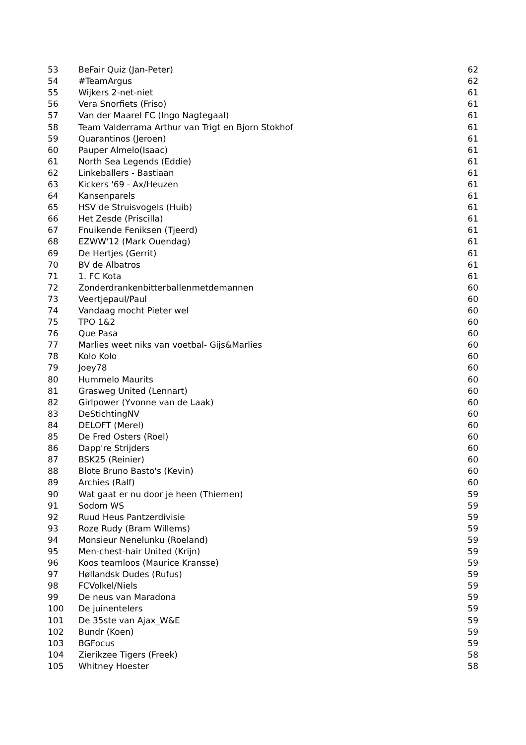| 53 | BeFair Quiz (Jan-Peter) | 62 |
| 54 | #TeamArgus | 62 |
| 55 | Wijkers 2-net-niet | 61 |
| 56 | Vera Snorfiets (Friso) | 61 |
| 57 | Van der Maarel FC (Ingo Nagtegaal) | 61 |
| 58 | Team Valderrama Arthur van Trigt en Bjorn Stokhof | 61 |
| 59 | Quarantinos (Jeroen) | 61 |
| 60 | Pauper Almelo(Isaac) | 61 |
| 61 | North Sea Legends (Eddie) | 61 |
| 62 | Linkeballers - Bastiaan | 61 |
| 63 | Kickers '69 - Ax/Heuzen | 61 |
| 64 | Kansenparels | 61 |
| 65 | HSV de Struisvogels (Huib) | 61 |
| 66 | Het Zesde (Priscilla) | 61 |
| 67 | Fnuikende Feniksen (Tjeerd) | 61 |
| 68 | EZWW'12 (Mark Ouendag) | 61 |
| 69 | De Hertjes (Gerrit) | 61 |
| 70 | BV de Albatros | 61 |
| 71 | 1. FC Kota | 61 |
| 72 | Zonderdrankenbitterballenmetdemannen | 60 |
| 73 | Veertjepaul/Paul | 60 |
| 74 | Vandaag mocht Pieter wel | 60 |
| 75 | TPO 1&2 | 60 |
| 76 | Que Pasa | 60 |
| 77 | Marlies weet niks van voetbal- Gijs&Marlies | 60 |
| 78 | Kolo Kolo | 60 |
| 79 | Joey78 | 60 |
| 80 | Hummelo Maurits | 60 |
| 81 | Grasweg United (Lennart) | 60 |
| 82 | Girlpower (Yvonne van de Laak) | 60 |
| 83 | DeStichtingNV | 60 |
| 84 | DELOFT (Merel) | 60 |
| 85 | De Fred Osters (Roel) | 60 |
| 86 | Dapp're Strijders | 60 |
| 87 | BSK25 (Reinier) | 60 |
| 88 | Blote Bruno Basto's (Kevin) | 60 |
| 89 | Archies (Ralf) | 60 |
| 90 | Wat gaat er nu door je heen (Thiemen) | 59 |
| 91 | Sodom WS | 59 |
| 92 | Ruud Heus Pantzerdivisie | 59 |
| 93 | Roze Rudy (Bram Willems) | 59 |
| 94 | Monsieur Nenelunku (Roeland) | 59 |
| 95 | Men-chest-hair United (Krijn) | 59 |
| 96 | Koos teamloos (Maurice Kransse) | 59 |
| 97 | Høllandsk Dudes (Rufus) | 59 |
| 98 | FCVolkel/Niels | 59 |
| 99 | De neus van Maradona | 59 |
| 100 | De juinentelers | 59 |
| 101 | De 35ste van Ajax_W&E | 59 |
| 102 | Bundr (Koen) | 59 |
| 103 | BGFocus | 59 |
| 104 | Zierikzee Tigers (Freek) | 58 |
| 105 | Whitney Hoester | 58 |